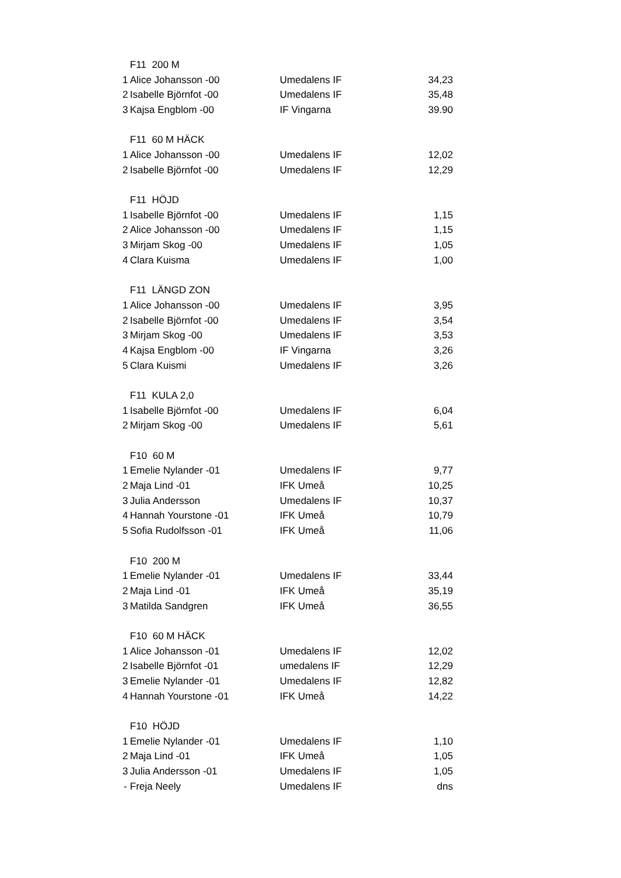| | F11 200 M | | |
| 1 | Alice Johansson -00 | Umedalens IF | 34,23 |
| 2 | Isabelle Björnfot -00 | Umedalens IF | 35,48 |
| 3 | Kajsa Engblom -00 | IF Vingarna | 39.90 |
| | F11 60 M HÄCK | | |
| 1 | Alice Johansson -00 | Umedalens IF | 12,02 |
| 2 | Isabelle Björnfot -00 | Umedalens IF | 12,29 |
| | F11 HÖJD | | |
| 1 | Isabelle Björnfot -00 | Umedalens IF | 1,15 |
| 2 | Alice Johansson -00 | Umedalens IF | 1,15 |
| 3 | Mirjam Skog -00 | Umedalens IF | 1,05 |
| 4 | Clara Kuisma | Umedalens IF | 1,00 |
| | F11 LÄNGD ZON | | |
| 1 | Alice Johansson -00 | Umedalens IF | 3,95 |
| 2 | Isabelle Björnfot -00 | Umedalens IF | 3,54 |
| 3 | Mirjam Skog -00 | Umedalens IF | 3,53 |
| 4 | Kajsa Engblom -00 | IF Vingarna | 3,26 |
| 5 | Clara Kuismi | Umedalens IF | 3,26 |
| | F11 KULA 2,0 | | |
| 1 | Isabelle Björnfot -00 | Umedalens IF | 6,04 |
| 2 | Mirjam Skog -00 | Umedalens IF | 5,61 |
| | F10 60 M | | |
| 1 | Emelie Nylander -01 | Umedalens IF | 9,77 |
| 2 | Maja Lind -01 | IFK Umeå | 10,25 |
| 3 | Julia Andersson | Umedalens IF | 10,37 |
| 4 | Hannah Yourstone -01 | IFK Umeå | 10,79 |
| 5 | Sofia Rudolfsson -01 | IFK Umeå | 11,06 |
| | F10 200 M | | |
| 1 | Emelie Nylander -01 | Umedalens IF | 33,44 |
| 2 | Maja Lind -01 | IFK Umeå | 35,19 |
| 3 | Matilda Sandgren | IFK Umeå | 36,55 |
| | F10 60 M HÄCK | | |
| 1 | Alice Johansson -01 | Umedalens IF | 12,02 |
| 2 | Isabelle Björnfot -01 | umedalens IF | 12,29 |
| 3 | Emelie Nylander -01 | Umedalens IF | 12,82 |
| 4 | Hannah Yourstone -01 | IFK Umeå | 14,22 |
| | F10 HÖJD | | |
| 1 | Emelie Nylander -01 | Umedalens IF | 1,10 |
| 2 | Maja Lind -01 | IFK Umeå | 1,05 |
| 3 | Julia Andersson -01 | Umedalens IF | 1,05 |
| - | Freja Neely | Umedalens IF | dns |